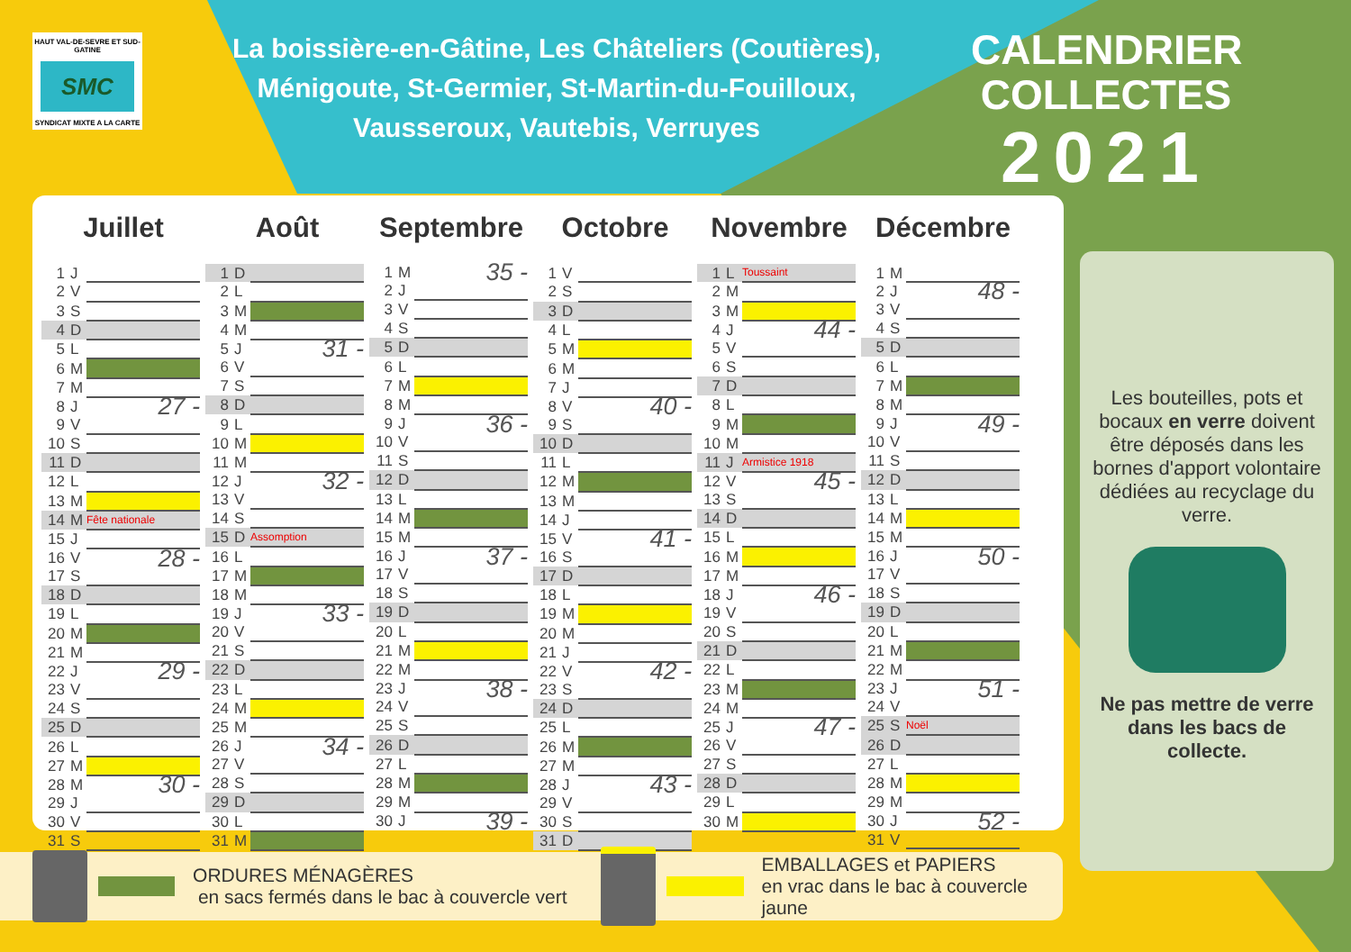HAUT VAL-DE-SEVRE ET SUD-GATINE
SMC
SYNDICAT MIXTE A LA CARTE
La boissière-en-Gâtine, Les Châteliers (Coutières),
Ménigoute, St-Germier, St-Martin-du-Fouilloux,
Vausseroux, Vautebis, Verruyes
CALENDRIER
COLLECTES
2021
Juillet
| 1 | J | |
| 2 | V | |
| 3 | S | |
| 4 | D | |
| 5 | L | |
| 6 | M | |
| 7 | M | |
| 8 | J | 27 - |
| 9 | V | |
| 10 | S | |
| 11 | D | |
| 12 | L | |
| 13 | M | |
| 14 | M | Fête nationale |
| 15 | J | |
| 16 | V | 28 - |
| 17 | S | |
| 18 | D | |
| 19 | L | |
| 20 | M | |
| 21 | M | |
| 22 | J | 29 - |
| 23 | V | |
| 24 | S | |
| 25 | D | |
| 26 | L | |
| 27 | M | |
| 28 | M | 30 - |
| 29 | J | |
| 30 | V | |
| 31 | S | |
Août
| 1 | D | |
| 2 | L | |
| 3 | M | |
| 4 | M | |
| 5 | J | 31 - |
| 6 | V | |
| 7 | S | |
| 8 | D | |
| 9 | L | |
| 10 | M | |
| 11 | M | |
| 12 | J | 32 - |
| 13 | V | |
| 14 | S | |
| 15 | D | Assomption |
| 16 | L | |
| 17 | M | |
| 18 | M | |
| 19 | J | 33 - |
| 20 | V | |
| 21 | S | |
| 22 | D | |
| 23 | L | |
| 24 | M | |
| 25 | M | |
| 26 | J | 34 - |
| 27 | V | |
| 28 | S | |
| 29 | D | |
| 30 | L | |
| 31 | M | |
Septembre
| 1 | M | 35 - |
| 2 | J | |
| 3 | V | |
| 4 | S | |
| 5 | D | |
| 6 | L | |
| 7 | M | |
| 8 | M | |
| 9 | J | 36 - |
| 10 | V | |
| 11 | S | |
| 12 | D | |
| 13 | L | |
| 14 | M | |
| 15 | M | |
| 16 | J | 37 - |
| 17 | V | |
| 18 | S | |
| 19 | D | |
| 20 | L | |
| 21 | M | |
| 22 | M | |
| 23 | J | 38 - |
| 24 | V | |
| 25 | S | |
| 26 | D | |
| 27 | L | |
| 28 | M | |
| 29 | M | |
| 30 | J | 39 - |
Octobre
| 1 | V | |
| 2 | S | |
| 3 | D | |
| 4 | L | |
| 5 | M | |
| 6 | M | |
| 7 | J | |
| 8 | V | 40 - |
| 9 | S | |
| 10 | D | |
| 11 | L | |
| 12 | M | |
| 13 | M | |
| 14 | J | |
| 15 | V | 41 - |
| 16 | S | |
| 17 | D | |
| 18 | L | |
| 19 | M | |
| 20 | M | |
| 21 | J | |
| 22 | V | 42 - |
| 23 | S | |
| 24 | D | |
| 25 | L | |
| 26 | M | |
| 27 | M | |
| 28 | J | 43 - |
| 29 | V | |
| 30 | S | |
| 31 | D | |
Novembre
| 1 | L | Toussaint |
| 2 | M | |
| 3 | M | |
| 4 | J | 44 - |
| 5 | V | |
| 6 | S | |
| 7 | D | |
| 8 | L | |
| 9 | M | |
| 10 | M | |
| 11 | J | Armistice 1918 |
| 12 | V | 45 - |
| 13 | S | |
| 14 | D | |
| 15 | L | |
| 16 | M | |
| 17 | M | |
| 18 | J | 46 - |
| 19 | V | |
| 20 | S | |
| 21 | D | |
| 22 | L | |
| 23 | M | |
| 24 | M | |
| 25 | J | 47 - |
| 26 | V | |
| 27 | S | |
| 28 | D | |
| 29 | L | |
| 30 | M | |
Décembre
| 1 | M | |
| 2 | J | 48 - |
| 3 | V | |
| 4 | S | |
| 5 | D | |
| 6 | L | |
| 7 | M | |
| 8 | M | |
| 9 | J | 49 - |
| 10 | V | |
| 11 | S | |
| 12 | D | |
| 13 | L | |
| 14 | M | |
| 15 | M | |
| 16 | J | 50 - |
| 17 | V | |
| 18 | S | |
| 19 | D | |
| 20 | L | |
| 21 | M | |
| 22 | M | |
| 23 | J | 51 - |
| 24 | V | |
| 25 | S | Noël |
| 26 | D | |
| 27 | L | |
| 28 | M | |
| 29 | M | |
| 30 | J | 52 - |
| 31 | V | |
Les bouteilles, pots et bocaux en verre doivent être déposés dans les bornes d'apport volontaire dédiées au recyclage du verre.
Ne pas mettre de verre dans les bacs de collecte.
ORDURES MÉNAGÈRES
en sacs fermés dans le bac à couvercle vert
EMBALLAGES et PAPIERS
en vrac dans le bac à couvercle jaune